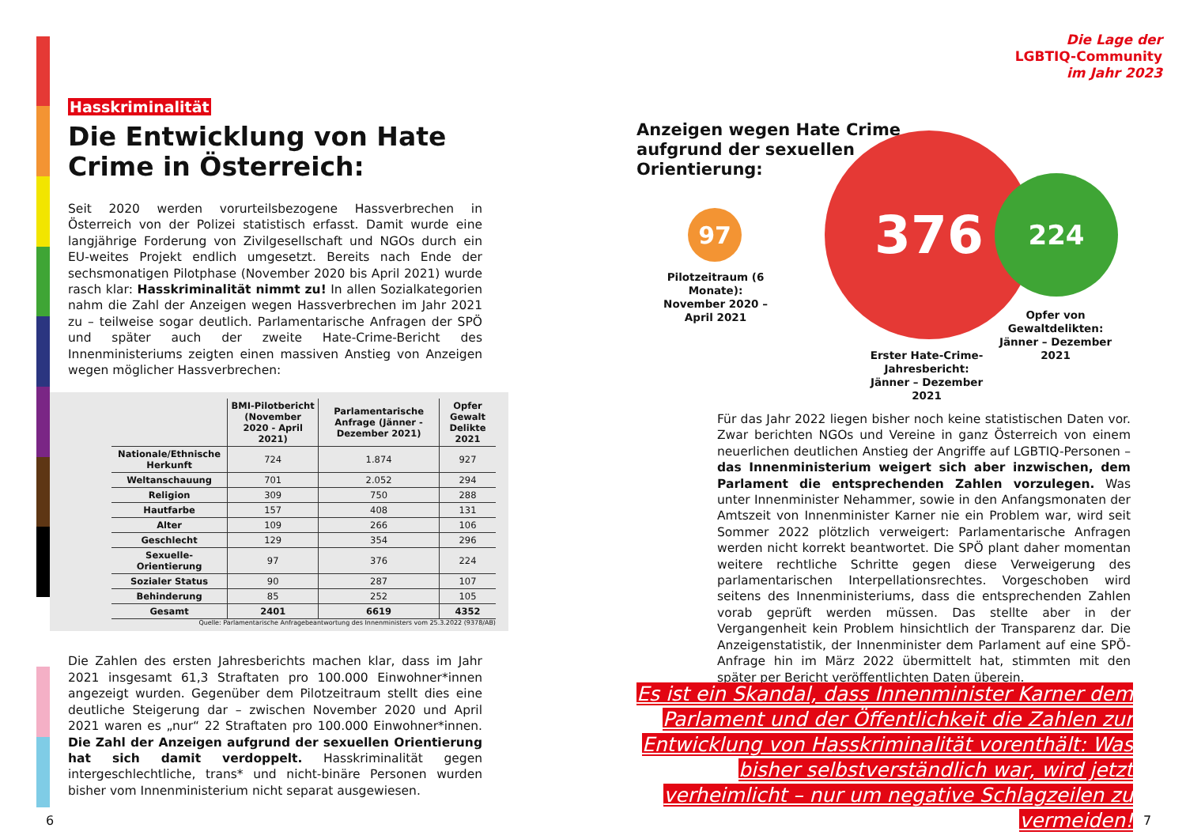Hasskriminalität
Die Entwicklung von Hate Crime in Österreich:
Seit 2020 werden vorurteilsbezogene Hassverbrechen in Österreich von der Polizei statistisch erfasst. Damit wurde eine langjährige Forderung von Zivilgesellschaft und NGOs durch ein EU-weites Projekt endlich umgesetzt. Bereits nach Ende der sechsmonatigen Pilotphase (November 2020 bis April 2021) wurde rasch klar: Hasskriminalität nimmt zu! In allen Sozialkategorien nahm die Zahl der Anzeigen wegen Hassverbrechen im Jahr 2021 zu – teilweise sogar deutlich. Parlamentarische Anfragen der SPÖ und später auch der zweite Hate-Crime-Bericht des Innenministeriums zeigten einen massiven Anstieg von Anzeigen wegen möglicher Hassverbrechen:
| | BMI-Pilotbericht (November 2020 - April 2021) | Parlamentarische Anfrage (Jänner - Dezember 2021) | Opfer Gewalt Delikte 2021 |
| --- | --- | --- | --- |
| Nationale/Ethnische Herkunft | 724 | 1.874 | 927 |
| Weltanschauung | 701 | 2.052 | 294 |
| Religion | 309 | 750 | 288 |
| Hautfarbe | 157 | 408 | 131 |
| Alter | 109 | 266 | 106 |
| Geschlecht | 129 | 354 | 296 |
| Sexuelle-Orientierung | 97 | 376 | 224 |
| Sozialer Status | 90 | 287 | 107 |
| Behinderung | 85 | 252 | 105 |
| Gesamt | 2401 | 6619 | 4352 |
Quelle: Parlamentarische Anfragebeantwortung des Innenministers vom 25.3.2022 (9378/AB)
Die Zahlen des ersten Jahresberichts machen klar, dass im Jahr 2021 insgesamt 61,3 Straftaten pro 100.000 Einwohner*innen angezeigt wurden. Gegenüber dem Pilotzeitraum stellt dies eine deutliche Steigerung dar – zwischen November 2020 und April 2021 waren es „nur“ 22 Straftaten pro 100.000 Einwohner*innen. Die Zahl der Anzeigen aufgrund der sexuellen Orientierung hat sich damit verdoppelt. Hasskriminalität gegen intergeschlechtliche, trans* und nicht-binäre Personen wurden bisher vom Innenministerium nicht separat ausgewiesen.
6
Die Lage der
LGBTIQ-Community
im Jahr 2023
Anzeigen wegen Hate Crime
aufgrund der sexuellen
Orientierung:
97
Pilotzeitraum (6 Monate):
November 2020 –
April 2021
376 224
Opfer von
Gewaltdelikten:
Jänner – Dezember 2021
Erster Hate-Crime-
Jahresbericht:
Jänner – Dezember 2021
Für das Jahr 2022 liegen bisher noch keine statistischen Daten vor. Zwar berichten NGOs und Vereine in ganz Österreich von einem neuerlichen deutlichen Anstieg der Angriffe auf LGBTIQ-Personen – das Innenministerium weigert sich aber inzwischen, dem Parlament die entsprechenden Zahlen vorzulegen. Was unter Innenminister Nehammer, sowie in den Anfangsmonaten der Amtszeit von Innenminister Karner nie ein Problem war, wird seit Sommer 2022 plötzlich verweigert: Parlamentarische Anfragen werden nicht korrekt beantwortet. Die SPÖ plant daher momentan weitere rechtliche Schritte gegen diese Verweigerung des parlamentarischen Interpellationsrechtes. Vorgeschoben wird seitens des Innenministeriums, dass die entsprechenden Zahlen vorab geprüft werden müssen. Das stellte aber in der Vergangenheit kein Problem hinsichtlich der Transparenz dar. Die Anzeigenstatistik, der Innenminister dem Parlament auf eine SPÖ-Anfrage hin im März 2022 übermittelt hat, stimmten mit den später per Bericht veröffentlichten Daten überein.
Es ist ein Skandal, dass Innenminister Karner dem Parlament und der Öffentlichkeit die Zahlen zur Entwicklung von Hasskriminalität vorenthält: Was bisher selbstverständlich war, wird jetzt verheimlicht – nur um negative Schlagzeilen zu vermeiden!
7